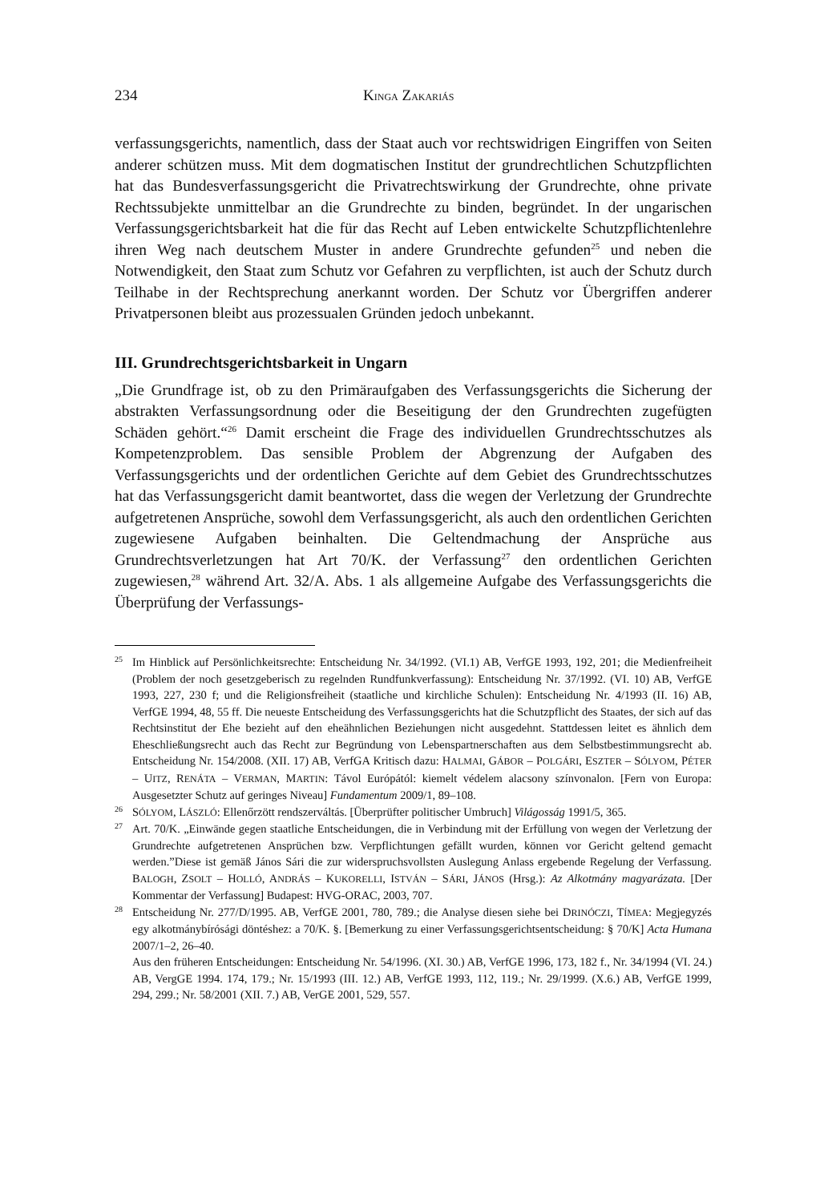234 KINGA ZAKARIÁS
verfassungsgerichts, namentlich, dass der Staat auch vor rechtswidrigen Eingriffen von Seiten anderer schützen muss. Mit dem dogmatischen Institut der grundrechtlichen Schutzpflichten hat das Bundesverfassungsgericht die Privatrechtswirkung der Grundrechte, ohne private Rechtssubjekte unmittelbar an die Grundrechte zu binden, begründet. In der ungarischen Verfassungsgerichtsbarkeit hat die für das Recht auf Leben entwickelte Schutzpflichtenlehre ihren Weg nach deutschem Muster in andere Grundrechte gefunden<sup>25</sup> und neben die Notwendigkeit, den Staat zum Schutz vor Gefahren zu verpflichten, ist auch der Schutz durch Teilhabe in der Rechtsprechung anerkannt worden. Der Schutz vor Übergriffen anderer Privatpersonen bleibt aus prozessualen Gründen jedoch unbekannt.
III. Grundrechtsgerichtsbarkeit in Ungarn
„Die Grundfrage ist, ob zu den Primäraufgaben des Verfassungsgerichts die Sicherung der abstrakten Verfassungsordnung oder die Beseitigung der den Grundrechten zugefügten Schäden gehört.“<sup>26</sup> Damit erscheint die Frage des individuellen Grundrechtsschutzes als Kompetenzproblem. Das sensible Problem der Abgrenzung der Aufgaben des Verfassungsgerichts und der ordentlichen Gerichte auf dem Gebiet des Grundrechtsschutzes hat das Verfassungsgericht damit beantwortet, dass die wegen der Verletzung der Grundrechte aufgetretenen Ansprüche, sowohl dem Verfassungsgericht, als auch den ordentlichen Gerichten zugewiesene Aufgaben beinhalten. Die Geltendmachung der Ansprüche aus Grundrechtsverletzungen hat Art 70/K. der Verfassung<sup>27</sup> den ordentlichen Gerichten zugewiesen,<sup>28</sup> während Art. 32/A. Abs. 1 als allgemeine Aufgabe des Verfassungsgerichts die Überprüfung der Verfassungs-
25
Im Hinblick auf Persönlichkeitsrechte: Entscheidung Nr. 34/1992. (VI.1) AB, VerfGE 1993, 192, 201; die Medienfreiheit (Problem der noch gesetzgeberisch zu regelnden Rundfunkverfassung): Entscheidung Nr. 37/1992. (VI. 10) AB, VerfGE 1993, 227, 230 f; und die Religionsfreiheit (staatliche und kirchliche Schulen): Entscheidung Nr. 4/1993 (II. 16) AB, VerfGE 1994, 48, 55 ff. Die neueste Entscheidung des Verfassungsgerichts hat die Schutzpflicht des Staates, der sich auf das Rechtsinstitut der Ehe bezieht auf den eheähnlichen Beziehungen nicht ausgedehnt. Stattdessen leitet es ähnlich dem Eheschließungsrecht auch das Recht zur Begründung von Lebenspartnerschaften aus dem Selbstbestimmungsrecht ab. Entscheidung Nr. 154/2008. (XII. 17) AB, VerfGA Kritisch dazu: HALMAI, GÁBOR – POLGÁRI, ESZTER – SÓLYOM, PÉTER – UITZ, RENÁTA – VERMAN, MARTIN: Távol Európától: kiemelt védelem alacsony színvonalon. [Fern von Europa: Ausgesetzter Schutz auf geringes Niveau] Fundamentum 2009/1, 89–108.
26
SÓLYOM, LÁSZLÓ: Ellenőrzött rendszerváltás. [Überprüfter politischer Umbruch] Világosság 1991/5, 365.
27
Art. 70/K. „Einwände gegen staatliche Entscheidungen, die in Verbindung mit der Erfüllung von wegen der Verletzung der Grundrechte aufgetretenen Ansprüchen bzw. Verpflichtungen gefällt wurden, können vor Gericht geltend gemacht werden.”Diese ist gemäß János Sári die zur widerspruchsvollsten Auslegung Anlass ergebende Regelung der Verfassung. BALOGH, ZSOLT – HOLLÓ, ANDRÁS – KUKORELLI, ISTVÁN – SÁRI, JÁNOS (Hrsg.): Az Alkotmány magyarázata. [Der Kommentar der Verfassung] Budapest: HVG-ORAC, 2003, 707.
28
Entscheidung Nr. 277/D/1995. AB, VerfGE 2001, 780, 789.; die Analyse diesen siehe bei DRINÓCZI, TÍMEA: Megjegyzés egy alkotmánybírósági döntéshez: a 70/K. §. [Bemerkung zu einer Verfassungsgerichtsentscheidung: § 70/K] Acta Humana 2007/1–2, 26–40.
Aus den früheren Entscheidungen: Entscheidung Nr. 54/1996. (XI. 30.) AB, VerfGE 1996, 173, 182 f., Nr. 34/1994 (VI. 24.) AB, VergGE 1994. 174, 179.; Nr. 15/1993 (III. 12.) AB, VerfGE 1993, 112, 119.; Nr. 29/1999. (X.6.) AB, VerfGE 1999, 294, 299.; Nr. 58/2001 (XII. 7.) AB, VerGE 2001, 529, 557.